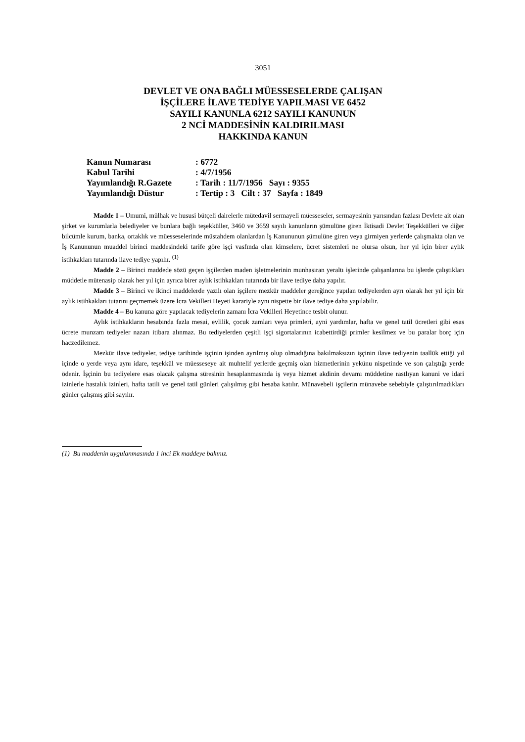3051
DEVLET VE ONA BAĞLI MÜESSESELERDE ÇALIŞAN
İŞÇİLERE İLAVE TEDİYE YAPILMASI VE 6452
SAYILI KANUNLA 6212 SAYILI KANUNUN
2 NCİ MADDESİNİN KALDIRILMASI
HAKKINDA KANUN
| Kanun Numarası | : 6772 |
| Kabul Tarihi | : 4/7/1956 |
| Yayımlandığı R.Gazete | : Tarih : 11/7/1956 Sayı : 9355 |
| Yayımlandığı Düstur | : Tertip : 3 Cilt : 37 Sayfa : 1849 |
Madde 1 – Umumi, mülhak ve hususi bütçeli dairelerle mütedavil sermayeli müesseseler, sermayesinin yarısından fazlası Devlete ait olan şirket ve kurumlarla belediyeler ve bunlara bağlı teşekküller, 3460 ve 3659 sayılı kanunların şümulüne giren İktisadi Devlet Teşekkülleri ve diğer bilcümle kurum, banka, ortaklık ve müesseselerinde müstahdem olanlardan İş Kanununun şümulüne giren veya girmiyen yerlerde çalışmakta olan ve İş Kanununun muaddel birinci maddesindeki tarife göre işçi vasfında olan kimselere, ücret sistemleri ne olursa olsun, her yıl için birer aylık istihkakları tutarında ilave tediye yapılır. <sup>(1)</sup>
Madde 2 – Birinci maddede sözü geçen işçilerden maden işletmelerinin munhasıran yeraltı işlerinde çalışanlarına bu işlerde çalıştıkları müddetle mütenasip olarak her yıl için ayrıca birer aylık istihkakları tutarında bir ilave tediye daha yapılır.
Madde 3 – Birinci ve ikinci maddelerde yazılı olan işçilere mezkür maddeler gereğince yapılan tediyelerden ayrı olarak her yıl için bir aylık istihkakları tutarını geçmemek üzere İcra Vekilleri Heyeti karariyle aynı nispette bir ilave tediye daha yapılabilir.
Madde 4 – Bu kanuna göre yapılacak tediyelerin zamanı İcra Vekilleri Heyetince tesbit olunur.
Aylık istihkakların hesabında fazla mesai, evlilik, çocuk zamları veya primleri, ayni yardımlar, hafta ve genel tatil ücretleri gibi esas ücrete munzam tediyeler nazarı itibara alınmaz. Bu tediyelerden çeşitli işçi sigortalarının icabettirdiği primler kesilmez ve bu paralar borç için haczedilemez.
Mezkür ilave tediyeler, tediye tarihinde işçinin işinden ayrılmış olup olmadığına bakılmaksızın işçinin ilave tediyenin taallük ettiği yıl içinde o yerde veya aynı idare, teşekkül ve müesseseye ait muhtelif yerlerde geçmiş olan hizmetlerinin yekünu nispetinde ve son çalıştığı yerde ödenir. İşçinin bu tediyelere esas olacak çalışma süresinin hesaplanmasında iş veya hizmet akdinin devamı müddetine rastlıyan kanuni ve idari izinlerle hastalık izinleri, hafta tatili ve genel tatil günleri çalışılmış gibi hesaba katılır. Münavebeli işçilerin münavebe sebebiyle çalıştırılmadıkları günler çalışmış gibi sayılır.
(1) Bu maddenin uygulanmasında 1 inci Ek maddeye bakınız.